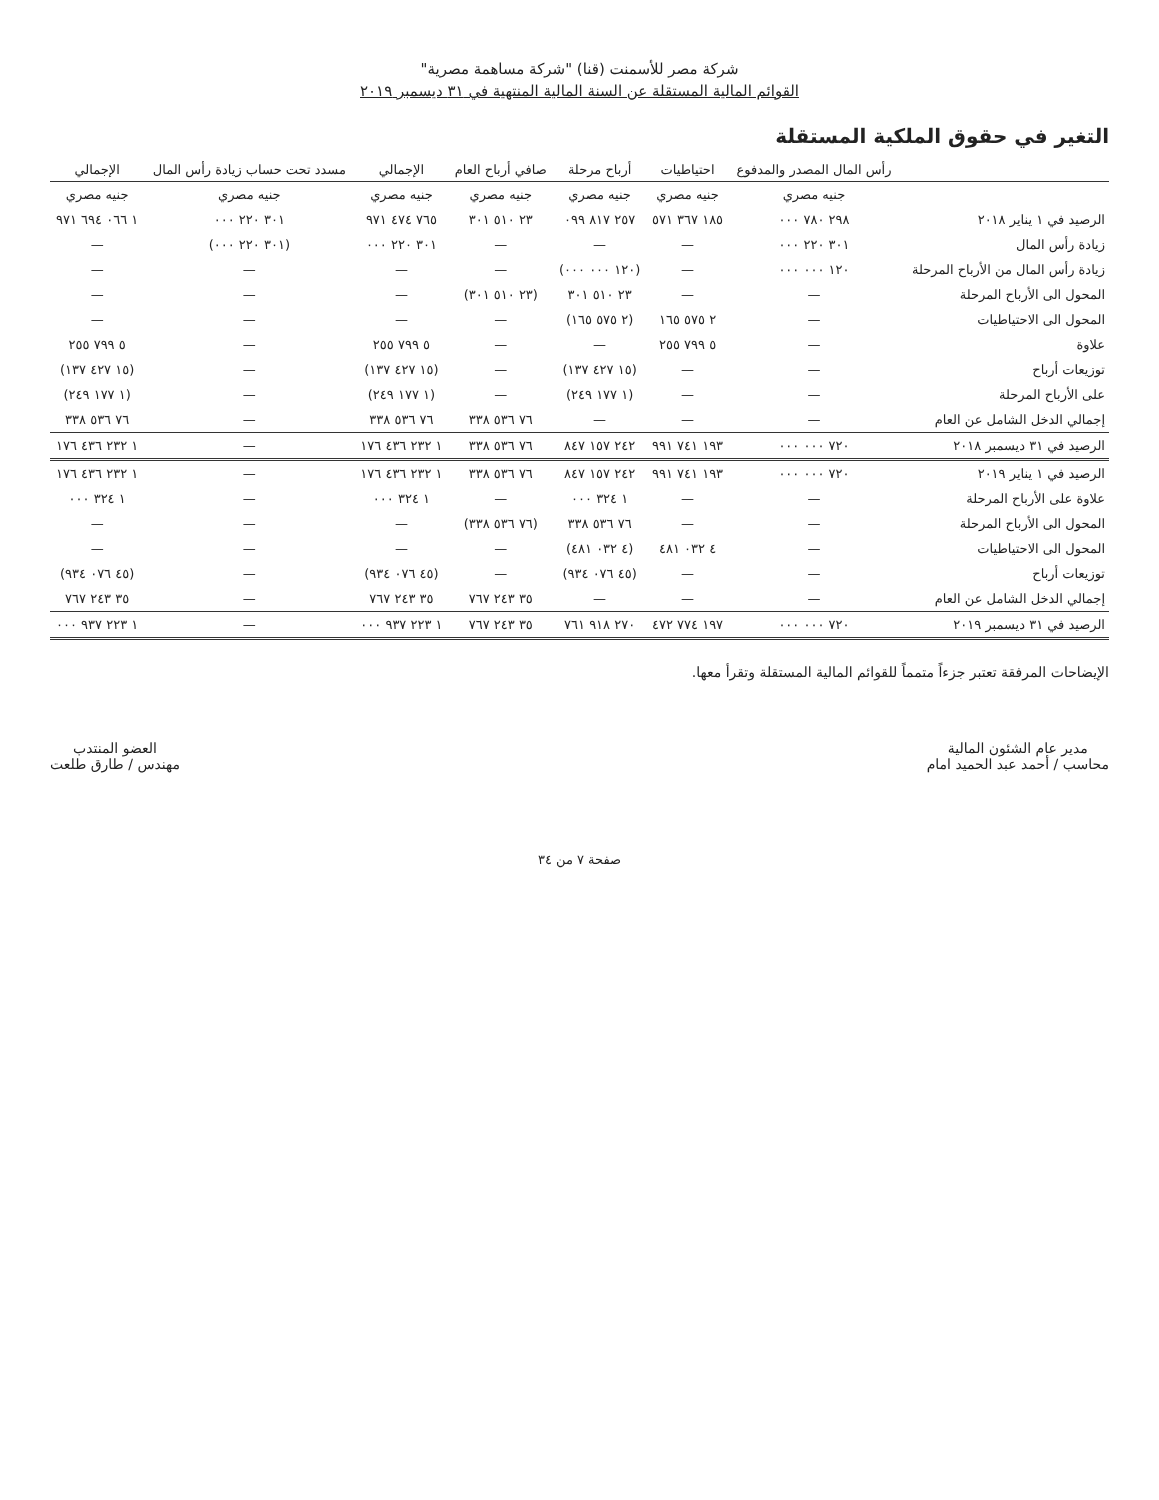شركة مصر للأسمنت (قنا) "شركة مساهمة مصرية"
القوائم المالية المستقلة عن السنة المالية المنتهية في ٣١ ديسمبر ٢٠١٩
التغير في حقوق الملكية المستقلة
| | رأس المال المصدر والمدفوع | احتياطيات | أرباح مرحلة | صافي أرباح العام | الإجمالي | مسدد تحت حساب زيادة رأس المال | الإجمالي |
| --- | --- | --- | --- | --- | --- | --- | --- |
| | جنيه مصري | جنيه مصري | جنيه مصري | جنيه مصري | جنيه مصري | جنيه مصري | جنيه مصري |
| الرصيد في ١ يناير ٢٠١٨ | ٢٩٨ ٧٨٠ ٠٠٠ | ١٨٥ ٣٦٧ ٥٧١ | ٢٥٧ ٨١٧ ٠٩٩ | ٢٣ ٥١٠ ٣٠١ | ٧٦٥ ٤٧٤ ٩٧١ | ٣٠١ ٢٢٠ ٠٠٠ | ١ ٠٦٦ ٦٩٤ ٩٧١ |
| زيادة رأس المال | ٣٠١ ٢٢٠ ٠٠٠ | — | — | — | ٣٠١ ٢٢٠ ٠٠٠ | (٣٠١ ٢٢٠ ٠٠٠) | — |
| زيادة رأس المال من الأرباح المرحلة | ١٢٠ ٠٠٠ ٠٠٠ | — | (١٢٠ ٠٠٠ ٠٠٠) | — | — | — | — |
| المحول الى الأرباح المرحلة | — | — | ٢٣ ٥١٠ ٣٠١ | (٢٣ ٥١٠ ٣٠١) | — | — | — |
| المحول الى الاحتياطيات | — | ٢ ٥٧٥ ١٦٥ | (٢ ٥٧٥ ١٦٥) | — | — | — | — |
| علاوة | — | ٥ ٧٩٩ ٢٥٥ | — | — | ٥ ٧٩٩ ٢٥٥ | — | ٥ ٧٩٩ ٢٥٥ |
| توزيعات أرباح | — | — | (١٥ ٤٢٧ ١٣٧) | — | (١٥ ٤٢٧ ١٣٧) | — | (١٥ ٤٢٧ ١٣٧) |
| على الأرباح المرحلة | — | — | (١ ١٧٧ ٢٤٩) | — | (١ ١٧٧ ٢٤٩) | — | (١ ١٧٧ ٢٤٩) |
| إجمالي الدخل الشامل عن العام | — | — | — | ٧٦ ٥٣٦ ٣٣٨ | ٧٦ ٥٣٦ ٣٣٨ | — | ٧٦ ٥٣٦ ٣٣٨ |
| الرصيد في ٣١ ديسمبر ٢٠١٨ | ٧٢٠ ٠٠٠ ٠٠٠ | ١٩٣ ٧٤١ ٩٩١ | ٢٤٢ ١٥٧ ٨٤٧ | ٧٦ ٥٣٦ ٣٣٨ | ١ ٢٣٢ ٤٣٦ ١٧٦ | — | ١ ٢٣٢ ٤٣٦ ١٧٦ |
| الرصيد في ١ يناير ٢٠١٩ | ٧٢٠ ٠٠٠ ٠٠٠ | ١٩٣ ٧٤١ ٩٩١ | ٢٤٢ ١٥٧ ٨٤٧ | ٧٦ ٥٣٦ ٣٣٨ | ١ ٢٣٢ ٤٣٦ ١٧٦ | — | ١ ٢٣٢ ٤٣٦ ١٧٦ |
| علاوة على الأرباح المرحلة | — | — | ١ ٣٢٤ ٠٠٠ | — | ١ ٣٢٤ ٠٠٠ | — | ١ ٣٢٤ ٠٠٠ |
| المحول الى الأرباح المرحلة | — | — | ٧٦ ٥٣٦ ٣٣٨ | (٧٦ ٥٣٦ ٣٣٨) | — | — | — |
| المحول الى الاحتياطيات | — | ٤ ٠٣٢ ٤٨١ | (٤ ٠٣٢ ٤٨١) | — | — | — | — |
| توزيعات أرباح | — | — | (٤٥ ٠٧٦ ٩٣٤) | — | (٤٥ ٠٧٦ ٩٣٤) | — | (٤٥ ٠٧٦ ٩٣٤) |
| إجمالي الدخل الشامل عن العام | — | — | — | ٣٥ ٢٤٣ ٧٦٧ | ٣٥ ٢٤٣ ٧٦٧ | — | ٣٥ ٢٤٣ ٧٦٧ |
| الرصيد في ٣١ ديسمبر ٢٠١٩ | ٧٢٠ ٠٠٠ ٠٠٠ | ١٩٧ ٧٧٤ ٤٧٢ | ٢٧٠ ٩١٨ ٧٦١ | ٣٥ ٢٤٣ ٧٦٧ | ١ ٢٢٣ ٩٣٧ ٠٠٠ | — | ١ ٢٢٣ ٩٣٧ ٠٠٠ |
الإيضاحات المرفقة تعتبر جزءاً متمماً للقوائم المالية المستقلة وتقرأ معها.
مدير عام الشئون المالية
محاسب / أحمد عبد الحميد امام
العضو المنتدب
مهندس / طارق طلعت
صفحة ٧ من ٣٤